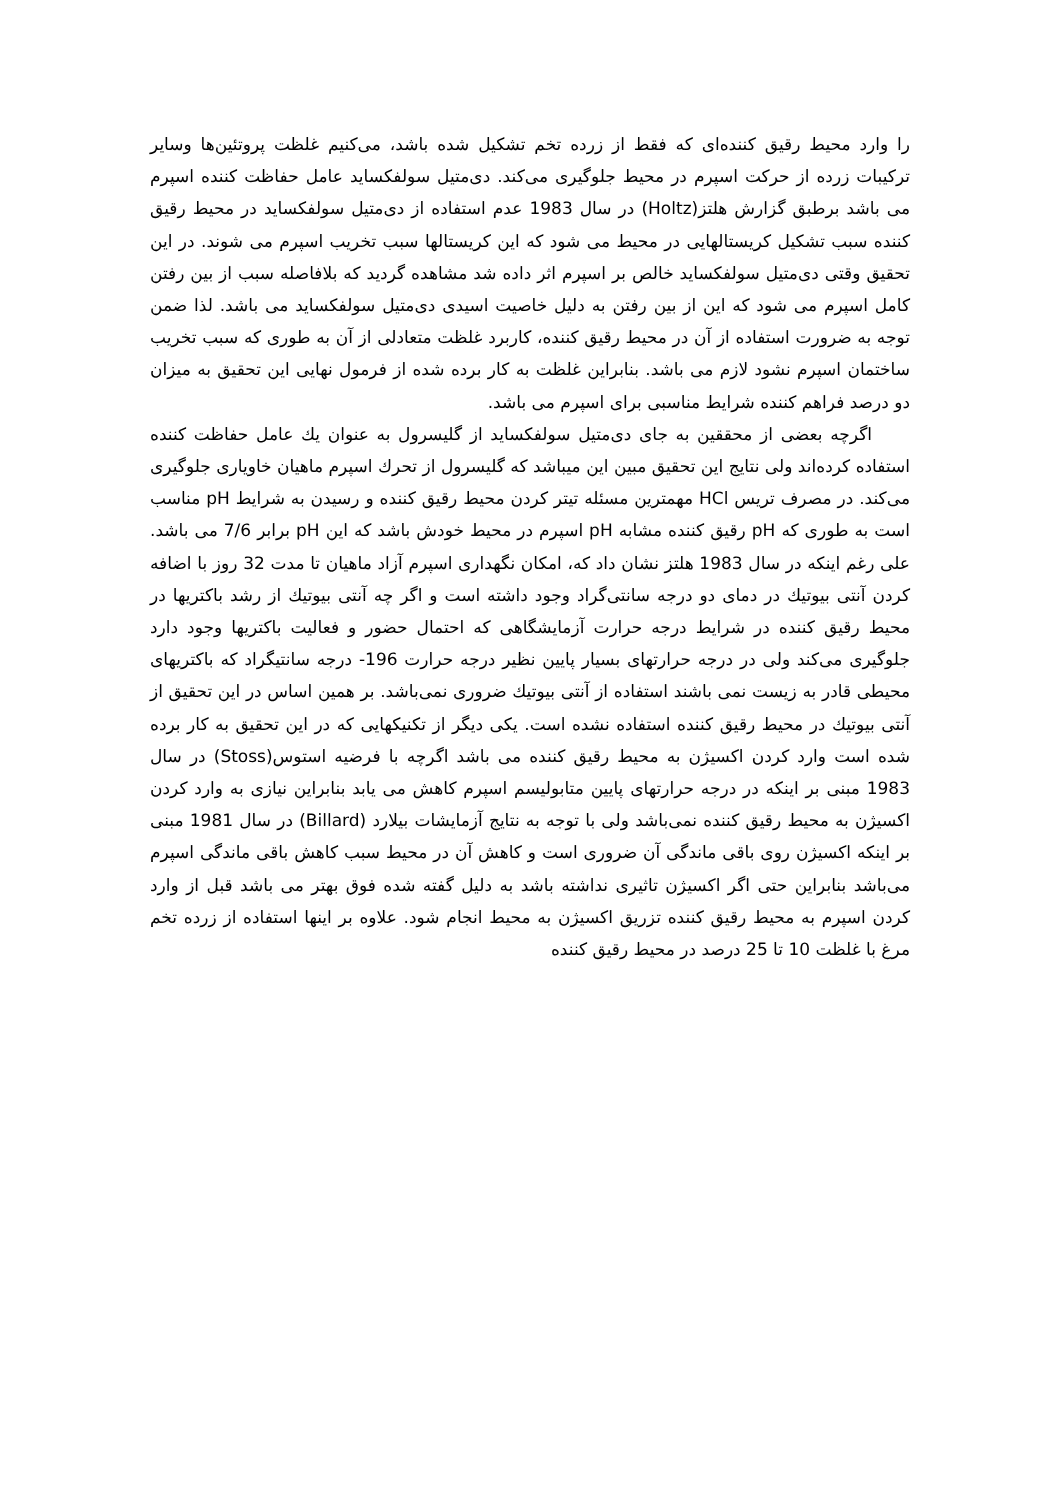را وارد محیط رقیق کننده‌ای که فقط از زرده تخم تشکیل شده باشد، می‌کنیم غلظت پروتئین‌ها وسایر ترکیبات زرده از حرکت اسپرم در محیط جلوگیری می‌کند. دی‌متیل سولفکساید عامل حفاظت کننده اسپرم می باشد برطبق گزارش هلتز(Holtz) در سال 1983 عدم استفاده از دی‌متیل سولفکساید در محیط رقیق کننده سبب تشکیل کریستالهایی در محیط می شود که این کریستالها سبب تخریب اسپرم می شوند. در این تحقیق وقتی دی‌متیل سولفکساید خالص بر اسپرم اثر داده شد مشاهده گردید که بلافاصله سبب از بین رفتن کامل اسپرم می شود که این از بین رفتن به دلیل خاصیت اسیدی دی‌متیل سولفکساید می باشد. لذا ضمن توجه به ضرورت استفاده از آن در محیط رقیق کننده، کاربرد غلظت متعادلی از آن به طوری که سبب تخریب ساختمان اسپرم نشود لازم می باشد. بنابراین غلظت به کار برده شده از فرمول نهایی این تحقیق به میزان دو درصد فراهم کننده شرایط مناسبی برای اسپرم می باشد.
اگرچه بعضی از محققین به جای دی‌متیل سولفکساید از گلیسرول به عنوان يك عامل حفاظت کننده استفاده کرده‌اند ولی نتایج این تحقیق مبین این میباشد که گلیسرول از تحرك اسپرم ماهیان خاویاری جلوگیری می‌کند. در مصرف تریس HCl مهمترین مسئله تیتر کردن محیط رقیق کننده و رسیدن به شرایط pH مناسب است به طوری که pH رقیق کننده مشابه pH اسپرم در محیط خودش باشد که این pH برابر 7/6 می باشد. علی رغم اینکه در سال 1983 هلتز نشان داد که، امکان نگهداری اسپرم آزاد ماهیان تا مدت 32 روز با اضافه کردن آنتی بیوتيك در دمای دو درجه سانتی‌گراد وجود داشته است و اگر چه آنتی بیوتيك از رشد باکتریها در محیط رقیق کننده در شرایط درجه حرارت آزمایشگاهی که احتمال حضور و فعالیت باکتریها وجود دارد جلوگیری می‌کند ولی در درجه حرارتهای بسیار پایین نظیر درجه حرارت 196- درجه سانتیگراد که باکتریهای محیطی قادر به زیست نمی باشند استفاده از آنتی بیوتيك ضروری نمی‌باشد. بر همین اساس در این تحقیق از آنتی بیوتيك در محیط رقیق کننده استفاده نشده است. یکی دیگر از تکنیکهایی که در این تحقیق به کار برده شده است وارد کردن اکسیژن به محیط رقیق کننده می باشد اگرچه با فرضیه استوس(Stoss) در سال 1983 مبنی بر اینکه در درجه حرارتهای پایین متابولیسم اسپرم کاهش می یابد بنابراین نیازی به وارد کردن اکسیژن به محیط رقیق کننده نمی‌باشد ولی با توجه به نتایج آزمایشات بیلارد (Billard) در سال 1981 مبنی بر اینکه اکسیژن روی باقی ماندگی آن ضروری است و کاهش آن در محیط سبب کاهش باقی ماندگی اسپرم می‌باشد بنابراین حتی اگر اکسیژن تاثیری نداشته باشد به دلیل گفته شده فوق بهتر می باشد قبل از وارد کردن اسپرم به محیط رقیق کننده تزریق اکسیژن به محیط انجام شود. علاوه بر اینها استفاده از زرده تخم مرغ با غلظت 10 تا 25 درصد در محیط رقیق کننده